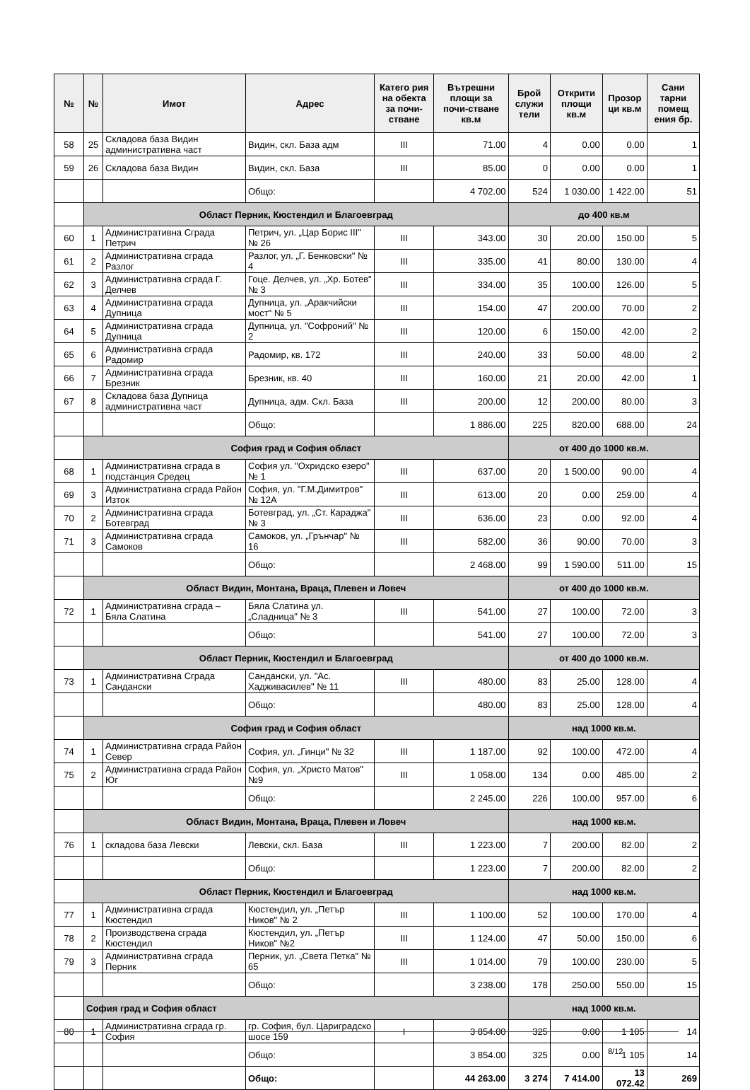| № | № | Имот | Адрес | Катего рия на обекта за почи-стване | Вътрешни площи за почи-стване кв.м | Брой служи тели | Открити площи кв.м | Прозор ци кв.м | Сани тарни помещ ения бр. |
| --- | --- | --- | --- | --- | --- | --- | --- | --- | --- |
| 58 | 25 | Складова база Видин административна част | Видин, скл. База адм | III | 71.00 | 4 | 0.00 | 0.00 | 1 |
| 59 | 26 | Складова база Видин | Видин, скл. База | III | 85.00 | 0 | 0.00 | 0.00 | 1 |
| | | | Общо: | | 4 702.00 | 524 | 1 030.00 | 1 422.00 | 51 |
| | Област Перник, Кюстендил и Благоевград | | | | | до 400 кв.м | | | |
| 60 | 1 | Административна Сграда Петрич | Петрич, ул. „Цар Борис III" № 26 | III | 343.00 | 30 | 20.00 | 150.00 | 5 |
| 61 | 2 | Административна сграда Разлог | Разлог, ул. „Г. Бенковски" № 4 | III | 335.00 | 41 | 80.00 | 130.00 | 4 |
| 62 | 3 | Административна сграда Г. Делчев | Гоце. Делчев, ул. „Хр. Ботев" № 3 | III | 334.00 | 35 | 100.00 | 126.00 | 5 |
| 63 | 4 | Административна сграда Дупница | Дупница, ул. „Аракчийски мост" № 5 | III | 154.00 | 47 | 200.00 | 70.00 | 2 |
| 64 | 5 | Административна сграда Дупница | Дупница, ул. "Софроний" № 2 | III | 120.00 | 6 | 150.00 | 42.00 | 2 |
| 65 | 6 | Административна сграда Радомир | Радомир, кв. 172 | III | 240.00 | 33 | 50.00 | 48.00 | 2 |
| 66 | 7 | Административна сграда Брезник | Брезник, кв. 40 | III | 160.00 | 21 | 20.00 | 42.00 | 1 |
| 67 | 8 | Складова база Дупница административна част | Дупница, адм. Скл. База | III | 200.00 | 12 | 200.00 | 80.00 | 3 |
| | | | Общо: | | 1 886.00 | 225 | 820.00 | 688.00 | 24 |
| | София град и София област | | | | | от 400 до 1000 кв.м. | | | |
| 68 | 1 | Административна сграда в подстанция Средец | София ул. "Охридско езеро" № 1 | III | 637.00 | 20 | 1 500.00 | 90.00 | 4 |
| 69 | 3 | Административна сграда Район Изток | София, ул. "Г.М.Димитров" № 12А | III | 613.00 | 20 | 0.00 | 259.00 | 4 |
| 70 | 2 | Административна сграда Ботевград | Ботевград, ул. „Ст. Караджа" № 3 | III | 636.00 | 23 | 0.00 | 92.00 | 4 |
| 71 | 3 | Административна сграда Самоков | Самоков, ул. „Грънчар" № 16 | III | 582.00 | 36 | 90.00 | 70.00 | 3 |
| | | | Общо: | | 2 468.00 | 99 | 1 590.00 | 511.00 | 15 |
| | Област Видин, Монтана, Враца, Плевен и Ловеч | | | | | от 400 до 1000 кв.м. | | | |
| 72 | 1 | Административна сграда – Бяла Слатина | Бяла Слатина ул. „Сладница" № 3 | III | 541.00 | 27 | 100.00 | 72.00 | 3 |
| | | | Общо: | | 541.00 | 27 | 100.00 | 72.00 | 3 |
| | Област Перник, Кюстендил и Благоевград | | | | | от 400 до 1000 кв.м. | | | |
| 73 | 1 | Административна Сграда Сандански | Сандански, ул. "Ас. Хадживаcилев" № 11 | III | 480.00 | 83 | 25.00 | 128.00 | 4 |
| | | | Общо: | | 480.00 | 83 | 25.00 | 128.00 | 4 |
| | София град и София област | | | | | над 1000 кв.м. | | | |
| 74 | 1 | Административна сграда Район Север | София, ул. „Гинци" № 32 | III | 1 187.00 | 92 | 100.00 | 472.00 | 4 |
| 75 | 2 | Административна сграда Район Юг | София, ул. „Христо Матов" №9 | III | 1 058.00 | 134 | 0.00 | 485.00 | 2 |
| | | | Общо: | | 2 245.00 | 226 | 100.00 | 957.00 | 6 |
| | Област Видин, Монтана, Враца, Плевен и Ловеч | | | | | над 1000 кв.м. | | | |
| 76 | 1 | складова база Левски | Левски, скл. База | III | 1 223.00 | 7 | 200.00 | 82.00 | 2 |
| | | | Общо: | | 1 223.00 | 7 | 200.00 | 82.00 | 2 |
| | Област Перник, Кюстендил и Благоевград | | | | | над 1000 кв.м. | | | |
| 77 | 1 | Административна сграда Кюстендил | Кюстендил, ул. „Петър Ников" № 2 | III | 1 100.00 | 52 | 100.00 | 170.00 | 4 |
| 78 | 2 | Производствена сграда Кюстендил | Кюстендил, ул. „Петър Ников" №2 | III | 1 124.00 | 47 | 50.00 | 150.00 | 6 |
| 79 | 3 | Административна сграда Перник | Перник, ул. „Света Петка" № 65 | III | 1 014.00 | 79 | 100.00 | 230.00 | 5 |
| | | | Общо: | | 3 238.00 | 178 | 250.00 | 550.00 | 15 |
| | София град и София област | | | | | над 1000 кв.м. | | | |
| 80 | 1 | Административна сграда гр. София | гр. София, бул. Цариградско шосе 159 | I | 3 854.00 | 325 | 0.00 | 1 105 | 14 |
| | | | Общо: | | 3 854.00 | 325 | 0.00 | 1 105 | 14 |
| | | | Общо: | | 44 263.00 | 3 274 | 7 414.00 | 13 072.42 | 269 |
8/12